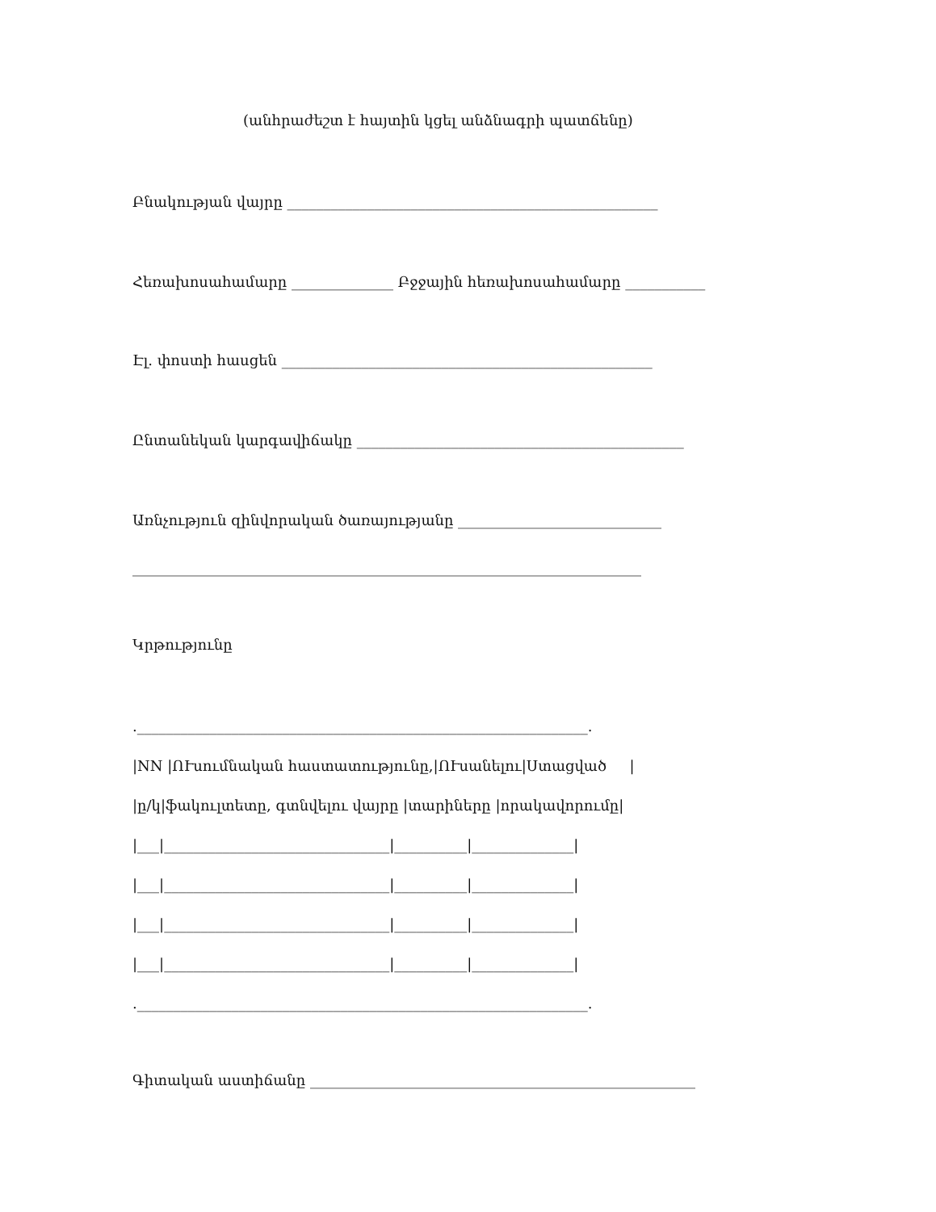(անհրաժեշտ է հայտին կցել անձնագրի պատճենը)
Բնակության վայրը ___________________________________________________
Հեռախոսահամարը ______________ Բջջային հեռախոսահամարը ___________
Էլ. փոստի հասցեն ___________________________________________________
Ընտանեկան կարգավիճակը _____________________________________________
Առնչություն զինվորական ծառայությանը ____________________________
______________________________________________________________________
Կրթությունը
.______________________________________________________________.
|NN |ՈՒսումնական հաստատությունը,|ՈՒսանելու|Ստացված |
|ը/կ|ֆակուլտետը, գտնվելու վայրը |տարիները |որակավորումը|
|___|_______________________________|__________|______________|
|___|_______________________________|__________|______________|
|___|_______________________________|__________|______________|
|___|_______________________________|__________|______________|
.______________________________________________________________.
Գիտական աստիճանը _____________________________________________________